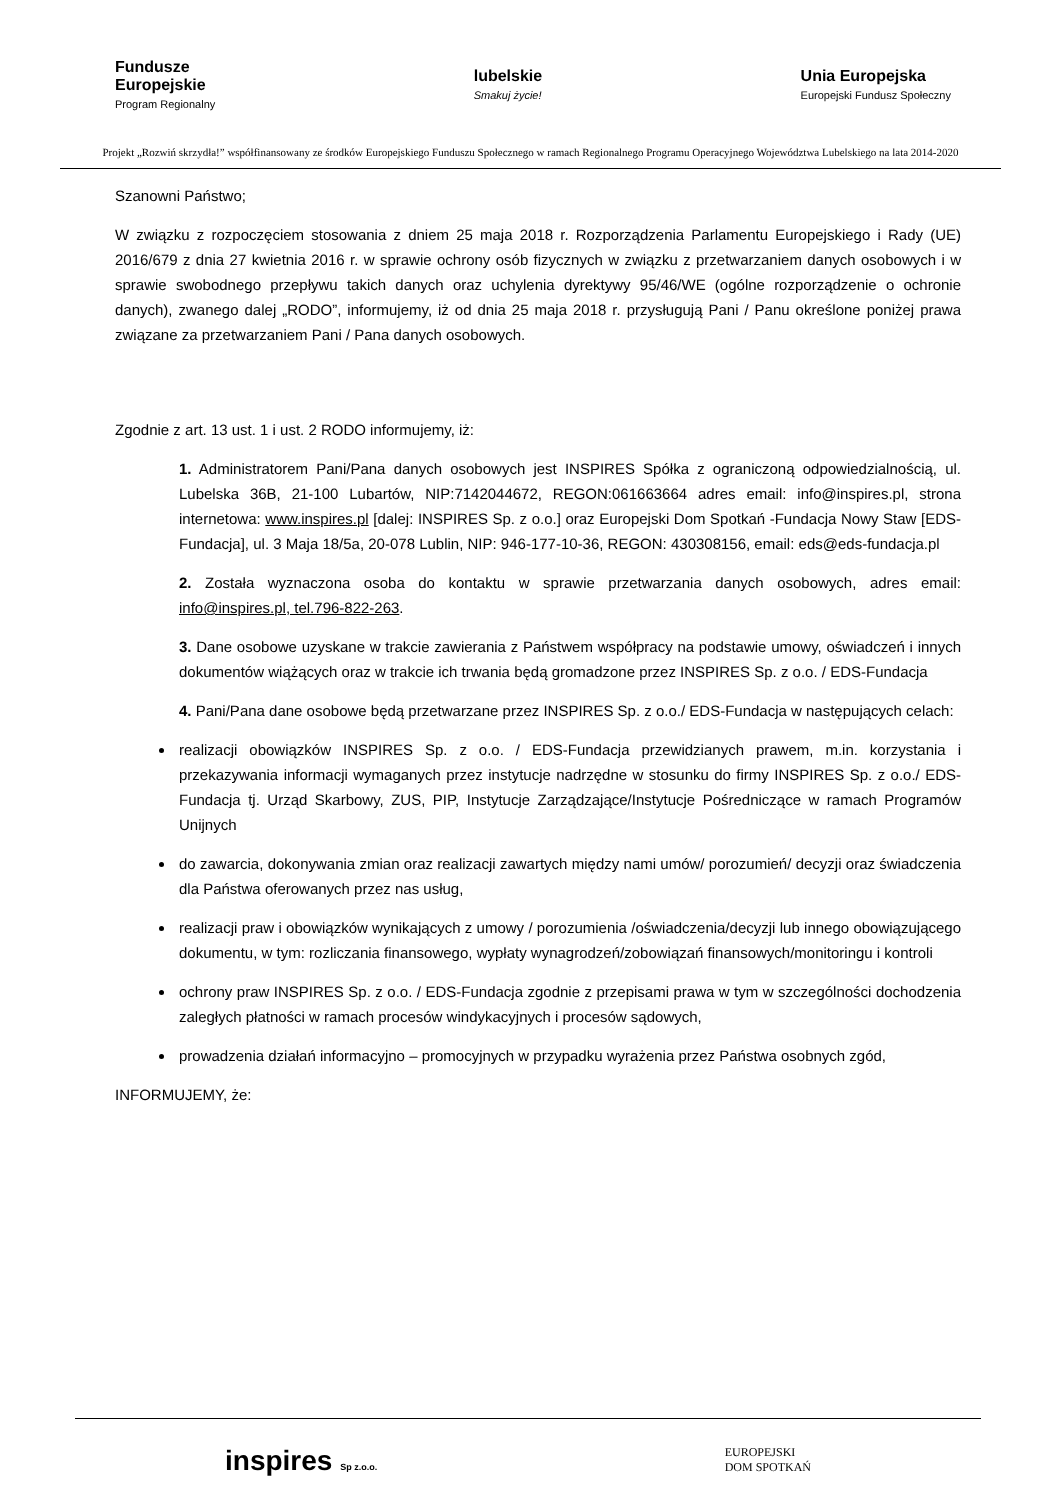Fundusze
Europejskie
Program Regionalny
lubelskie
Smakuj życie!
Unia Europejska
Europejski Fundusz Społeczny
Projekt „Rozwiń skrzydła!” współfinansowany ze środków Europejskiego Funduszu Społecznego w ramach Regionalnego Programu Operacyjnego Województwa Lubelskiego na lata 2014-2020
Szanowni Państwo;
W związku z rozpoczęciem stosowania z dniem 25 maja 2018 r. Rozporządzenia Parlamentu Europejskiego i Rady (UE) 2016/679 z dnia 27 kwietnia 2016 r. w sprawie ochrony osób fizycznych w związku z przetwarzaniem danych osobowych i w sprawie swobodnego przepływu takich danych oraz uchylenia dyrektywy 95/46/WE (ogólne rozporządzenie o ochronie danych), zwanego dalej „RODO”, informujemy, iż od dnia 25 maja 2018 r. przysługują Pani / Panu określone poniżej prawa związane za przetwarzaniem Pani / Pana danych osobowych.
Zgodnie z art. 13 ust. 1 i ust. 2 RODO informujemy, iż:
1. Administratorem Pani/Pana danych osobowych jest INSPIRES Spółka z ograniczoną odpowiedzialnością, ul. Lubelska 36B, 21-100 Lubartów, NIP:7142044672, REGON:061663664 adres email: info@inspires.pl, strona internetowa: www.inspires.pl [dalej: INSPIRES Sp. z o.o.] oraz Europejski Dom Spotkań -Fundacja Nowy Staw [EDS-Fundacja], ul. 3 Maja 18/5a, 20-078 Lublin, NIP: 946-177-10-36, REGON: 430308156, email: eds@eds-fundacja.pl
2. Została wyznaczona osoba do kontaktu w sprawie przetwarzania danych osobowych, adres email: info@inspires.pl, tel.796-822-263.
3. Dane osobowe uzyskane w trakcie zawierania z Państwem współpracy na podstawie umowy, oświadczeń i innych dokumentów wiążących oraz w trakcie ich trwania będą gromadzone przez INSPIRES Sp. z o.o. / EDS-Fundacja
4. Pani/Pana dane osobowe będą przetwarzane przez INSPIRES Sp. z o.o./ EDS-Fundacja w następujących celach:
realizacji obowiązków INSPIRES Sp. z o.o. / EDS-Fundacja przewidzianych prawem, m.in. korzystania i przekazywania informacji wymaganych przez instytucje nadrzędne w stosunku do firmy INSPIRES Sp. z o.o./ EDS-Fundacja tj. Urząd Skarbowy, ZUS, PIP, Instytucje Zarządzające/Instytucje Pośredniczące w ramach Programów Unijnych
do zawarcia, dokonywania zmian oraz realizacji zawartych między nami umów/ porozumień/ decyzji oraz świadczenia dla Państwa oferowanych przez nas usług,
realizacji praw i obowiązków wynikających z umowy / porozumienia /oświadczenia/decyzji lub innego obowiązującego dokumentu, w tym: rozliczania finansowego, wypłaty wynagrodzeń/zobowiązań finansowych/monitoringu i kontroli
ochrony praw INSPIRES Sp. z o.o. / EDS-Fundacja zgodnie z przepisami prawa w tym w szczególności dochodzenia zaległych płatności w ramach procesów windykacyjnych i procesów sądowych,
prowadzenia działań informacyjno – promocyjnych w przypadku wyrażenia przez Państwa osobnych zgód,
INFORMUJEMY, że:
inspires Sp z.o.o.
EUROPEJSKI
DOM SPOTKAŃ